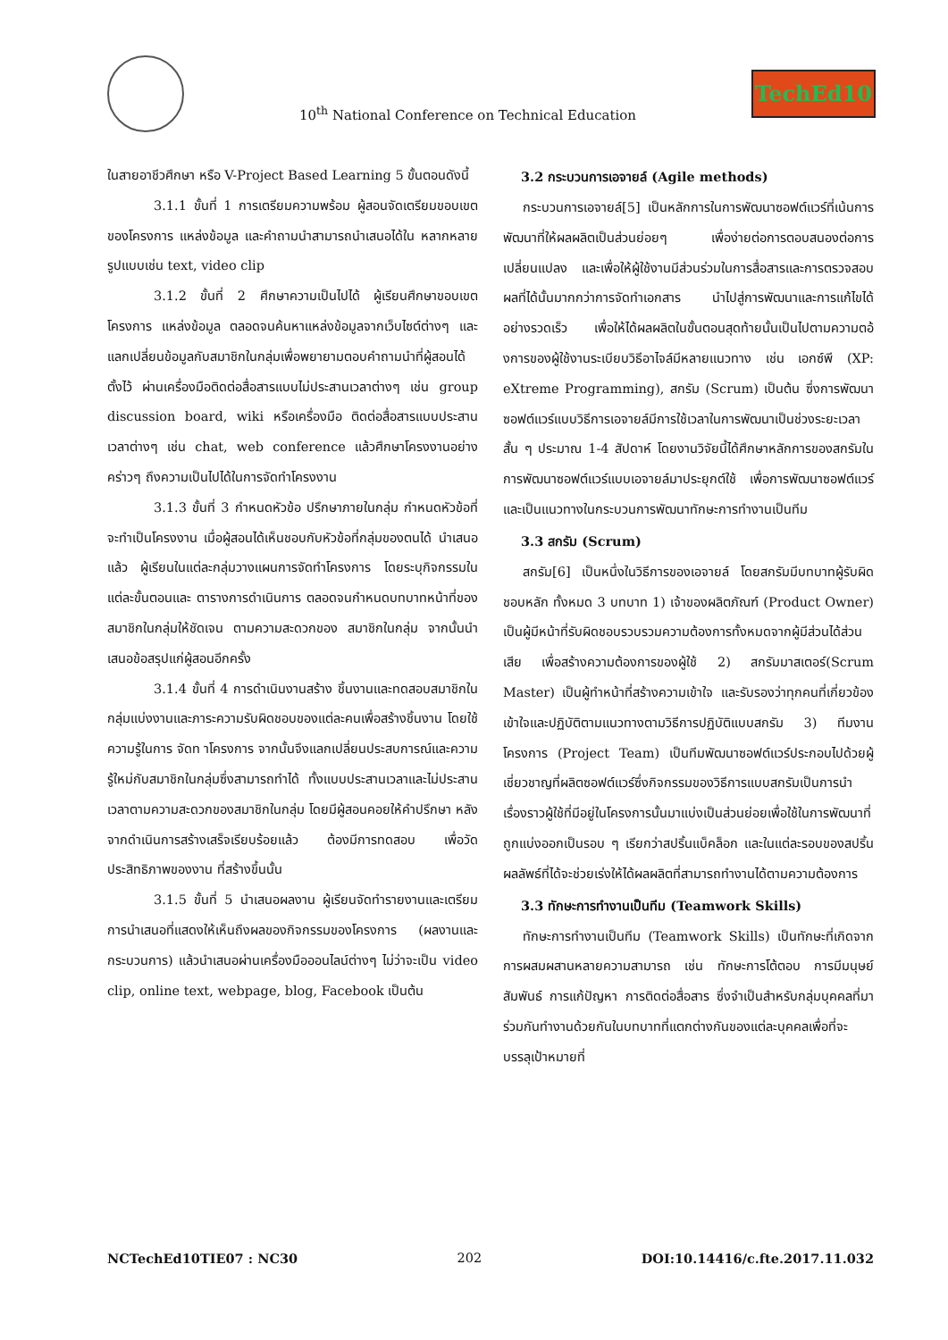10<sup>th</sup> National Conference on Technical Education
TechEd10
ในสายอาชีวศึกษา หรือ V-Project Based Learning 5 ขั้นตอนดังนี้
3.1.1 ขั้นที่ 1 การเตรียมความพร้อม ผู้สอนจัดเตรียมขอบเขตของโครงการ แหล่งข้อมูล และคำถามนำสามารถนำเสนอได้ใน หลากหลายรูปแบบเช่น text, video clip
3.1.2 ขั้นที่ 2 ศึกษาความเป็นไปได้ ผู้เรียนศึกษาขอบเขตโครงการ แหล่งข้อมูล ตลอดจนค้นหาแหล่งข้อมูลจากเว็บไซต์ต่างๆ และ แลกเปลี่ยนข้อมูลกับสมาชิกในกลุ่มเพื่อพยายามตอบคำถามนำที่ผู้สอนได้ตั้งไว้ ผ่านเครื่องมือติดต่อสื่อสารแบบไม่ประสานเวลาต่างๆ เช่น group discussion board, wiki หรือเครื่องมือ ติดต่อสื่อสารแบบประสานเวลาต่างๆ เช่น chat, web conference แล้วศึกษาโครงงานอย่างคร่าวๆ ถึงความเป็นไปได้ในการจัดทำโครงงาน
3.1.3 ขั้นที่ 3 กำหนดหัวข้อ ปรึกษาภายในกลุ่ม กำหนดหัวข้อที่จะทำเป็นโครงงาน เมื่อผู้สอนได้เห็นชอบกับหัวข้อที่กลุ่มของตนได้ นำเสนอแล้ว ผู้เรียนในแต่ละกลุ่มวางแผนการจัดทำโครงการ โดยระบุกิจกรรมในแต่ละขั้นตอนและ ตารางการดำเนินการ ตลอดจนกำหนดบทบาทหน้าที่ของสมาชิกในกลุ่มให้ชัดเจน ตามความสะดวกของ สมาชิกในกลุ่ม จากนั้นนำเสนอข้อสรุปแก่ผู้สอนอีกครั้ง
3.1.4 ขั้นที่ 4 การดำเนินงานสร้าง ชิ้นงานและทดสอบสมาชิกในกลุ่มแบ่งงานและภาระความรับผิดชอบของแต่ละคนเพื่อสร้างชิ้นงาน โดยใช้ความรู้ในการ จัดท าโครงการ จากนั้นจึงแลกเปลี่ยนประสบการณ์และความรู้ใหม่กับสมาชิกในกลุ่มซึ่งสามารถทำได้ ทั้งแบบประสานเวลาและไม่ประสานเวลาตามความสะดวกของสมาชิกในกลุ่ม โดยมีผู้สอนคอยให้คำปรึกษา หลังจากดำเนินการสร้างเสร็จเรียบร้อยแล้ว ต้องมีการทดสอบ เพื่อวัดประสิทธิภาพของงาน ที่สร้างขึ้นนั้น
3.1.5 ขั้นที่ 5 นำเสนอผลงาน ผู้เรียนจัดทำรายงานและเตรียมการนำเสนอที่แสดงให้เห็นถึงผลของกิจกรรมของโครงการ (ผลงานและ กระบวนการ) แล้วนำเสนอผ่านเครื่องมือออนไลน์ต่างๆ ไม่ว่าจะเป็น video clip, online text, webpage, blog, Facebook เป็นต้น
3.2 กระบวนการเอจายล์ (Agile methods)
กระบวนการเอจายล์[5] เป็นหลักการในการพัฒนาซอฟต์แวร์ที่เน้นการพัฒนาที่ให้ผลผลิตเป็นส่วนย่อยๆ เพื่อง่ายต่อการตอบสนองต่อการเปลี่ยนแปลง และเพื่อให้ผู้ใช้งานมีส่วนร่วมในการสื่อสารและการตรวจสอบผลที่ได้นั้นมากกว่าการจัดทำเอกสาร นำไปสู่การพัฒนาและการแก้ไขได้อย่างรวดเร็ว เพื่อให้ได้ผลผลิตในขั้นตอนสุดท้ายนั้นเป็นไปตามความตอ้ งการของผู้ใช้งานระเบียบวิธีอาไจล์มีหลายแนวทาง เช่น เอกซ์พี (XP: eXtreme Programming), สกรัม (Scrum) เป็นต้น ซึ่งการพัฒนาซอฟต์แวร์แบบวิธีการเอจายล์มีการใช้เวลาในการพัฒนาเป็นช่วงระยะเวลาสั้น ๆ ประมาณ 1-4 สัปดาห์ โดยงานวิจัยนี้ได้ศึกษาหลักการของสกรัมในการพัฒนาซอฟต์แวร์แบบเอจายล์มาประยุกต์ใช้ เพื่อการพัฒนาซอฟต์แวร์และเป็นแนวทางในกระบวนการพัฒนาทักษะการทำงานเป็นทีม
3.3 สกรัม (Scrum)
สกรัม[6] เป็นหนึ่งในวิธีการของเอจายล์ โดยสกรัมมีบทบาทผู้รับผิดชอบหลัก ทั้งหมด 3 บทบาท 1) เจ้าของผลิตภัณฑ์ (Product Owner) เป็นผู้มีหน้าที่รับผิดชอบรวบรวมความต้องการทั้งหมดจากผู้มีส่วนได้ส่วนเสีย เพื่อสร้างความต้องการของผู้ใช้ 2) สกรัมมาสเตอร์(Scrum Master) เป็นผู้ทำหน้าที่สร้างความเข้าใจ และรับรองว่าทุกคนที่เกี่ยวข้องเข้าใจและปฏิบัติตามแนวทางตามวิธีการปฏิบัติแบบสกรัม 3) ทีมงานโครงการ (Project Team) เป็นทีมพัฒนาซอฟต์แวร์ประกอบไปด้วยผู้เชี่ยวชาญที่ผลิตซอฟต์แวร์ซึ่งกิจกรรมของวิธีการแบบสกรัมเป็นการนำเรื่องราวผู้ใช้ที่มีอยู่ในโครงการนั้นมาแบ่งเป็นส่วนย่อยเพื่อใช้ในการพัฒนาที่ถูกแบ่งออกเป็นรอบ ๆ เรียกว่าสปริ้นแบ็คล็อก และในแต่ละรอบของสปริ้นผลลัพธ์ที่ได้จะช่วยเร่งให้ได้ผลผลิตที่สามารถทำงานได้ตามความต้องการ
3.3 ทักษะการทำงานเป็นทีม (Teamwork Skills)
ทักษะการทำงานเป็นทีม (Teamwork Skills) เป็นทักษะที่เกิดจากการผสมผสานหลายความสามารถ เช่น ทักษะการโต้ตอบ การมีมนุษย์สัมพันธ์ การแก้ปัญหา การติดต่อสื่อสาร ซึ่งจำเป็นสำหรับกลุ่มบุคคลที่มาร่วมกันทำงานด้วยกันในบทบาทที่แตกต่างกันของแต่ละบุคคลเพื่อที่จะบรรลุเป้าหมายที่
NCTechEd10TIE07 : NC30 202 DOI:10.14416/c.fte.2017.11.032